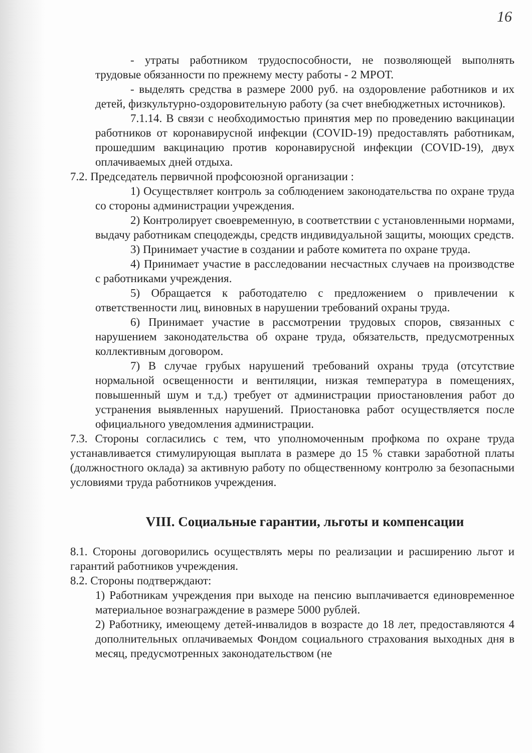16
- утраты работником трудоспособности, не позволяющей выполнять трудовые обязанности по прежнему месту работы - 2 МРОТ.
- выделять средства в размере 2000 руб. на оздоровление работников и их детей, физкультурно-оздоровительную работу (за счет внебюджетных источников).
7.1.14. В связи с необходимостью принятия мер по проведению вакцинации работников от коронавирусной инфекции (COVID-19) предоставлять работникам, прошедшим вакцинацию против коронавирусной инфекции (COVID-19), двух оплачиваемых дней отдыха.
7.2. Председатель первичной профсоюзной организации :
1) Осуществляет контроль за соблюдением законодательства по охране труда со стороны администрации учреждения.
2) Контролирует своевременную, в соответствии с установленными нормами, выдачу работникам спецодежды, средств индивидуальной защиты, моющих средств.
3) Принимает участие в создании и работе комитета по охране труда.
4) Принимает участие в расследовании несчастных случаев на производстве с работниками учреждения.
5) Обращается к работодателю с предложением о привлечении к ответственности лиц, виновных в нарушении требований охраны труда.
6) Принимает участие в рассмотрении трудовых споров, связанных с нарушением законодательства об охране труда, обязательств, предусмотренных коллективным договором.
7) В случае грубых нарушений требований охраны труда (отсутствие нормальной освещенности и вентиляции, низкая температура в помещениях, повышенный шум и т.д.) требует от администрации приостановления работ до устранения выявленных нарушений. Приостановка работ осуществляется после официального уведомления администрации.
7.3. Стороны согласились с тем, что уполномоченным профкома по охране труда устанавливается стимулирующая выплата в размере до 15 % ставки заработной платы (должностного оклада) за активную работу по общественному контролю за безопасными условиями труда работников учреждения.
VIII. Социальные гарантии, льготы и компенсации
8.1. Стороны договорились осуществлять меры по реализации и расширению льгот и гарантий работников учреждения.
8.2. Стороны подтверждают:
1) Работникам учреждения при выходе на пенсию выплачивается единовременное материальное вознаграждение в размере 5000 рублей.
2) Работнику, имеющему детей-инвалидов в возрасте до 18 лет, предоставляются 4 дополнительных оплачиваемых Фондом социального страхования выходных дня в месяц, предусмотренных законодательством (не